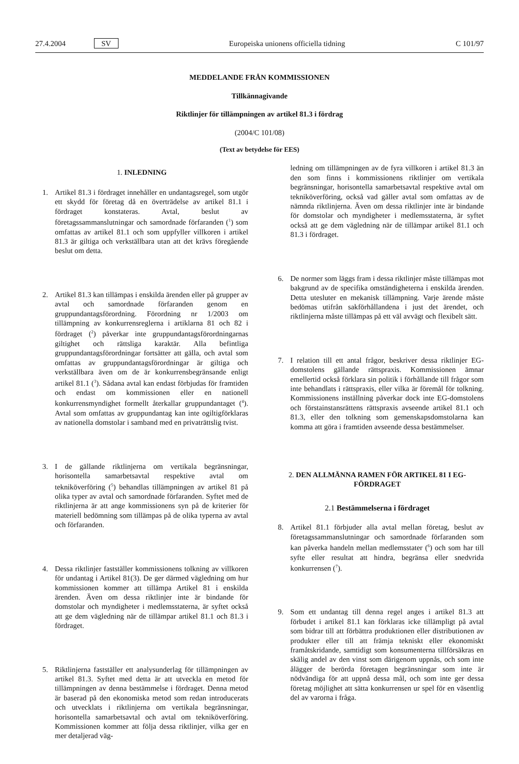27.4.2004 SV
Europeiska unionens officiella tidning C 101/97
MEDDELANDE FRÅN KOMMISSIONEN
Tillkännagivande
Riktlinjer för tillämpningen av artikel 81.3 i fördrag
(2004/C 101/08)
(Text av betydelse för EES)
1. INLEDNING
1. Artikel 81.3 i fördraget innehåller en undantagsregel, som utgör ett skydd för företag då en överträdelse av artikel 81.1 i fördraget konstateras. Avtal, beslut av företagssammanslutningar och samordnade förfaranden (<sup>1</sup>) som omfattas av artikel 81.1 och som uppfyller villkoren i artikel 81.3 är giltiga och verkställbara utan att det krävs föregående beslut om detta.
2. Artikel 81.3 kan tillämpas i enskilda ärenden eller på grupper av avtal och samordnade förfaranden genom en gruppundantagsförordning. Förordning nr 1/2003 om tillämpning av konkurrensreglerna i artiklarna 81 och 82 i fördraget (<sup>2</sup>) påverkar inte gruppundantagsförordningarnas giltighet och rättsliga karaktär. Alla befintliga gruppundantagsförordningar fortsätter att gälla, och avtal som omfattas av gruppundantagsförordningar är giltiga och verkställbara även om de är konkurrensbegränsande enligt artikel 81.1 (<sup>3</sup>). Sådana avtal kan endast förbjudas för framtiden och endast om kommissionen eller en nationell konkurrensmyndighet formellt återkallar gruppundantaget (<sup>4</sup>). Avtal som omfattas av gruppundantag kan inte ogiltigförklaras av nationella domstolar i samband med en privaträttslig tvist.
3. I de gällande riktlinjerna om vertikala begränsningar, horisontella samarbetsavtal respektive avtal om tekniköverföring (<sup>5</sup>) behandlas tillämpningen av artikel 81 på olika typer av avtal och samordnade förfaranden. Syftet med de riktlinjerna är att ange kommissionens syn på de kriterier för materiell bedömning som tillämpas på de olika typerna av avtal och förfaranden.
4. Dessa riktlinjer fastställer kommissionens tolkning av villkoren för undantag i Artikel 81(3). De ger därmed vägledning om hur kommissionen kommer att tillämpa Artikel 81 i enskilda ärenden. Även om dessa riktlinjer inte är bindande för domstolar och myndigheter i medlemsstaterna, är syftet också att ge dem vägledning när de tillämpar artikel 81.1 och 81.3 i fördraget.
5. Riktlinjerna fastställer ett analysunderlag för tillämpningen av artikel 81.3. Syftet med detta är att utveckla en metod för tillämpningen av denna bestämmelse i fördraget. Denna metod är baserad på den ekonomiska metod som redan introducerats och utvecklats i riktlinjerna om vertikala begränsningar, horisontella samarbetsavtal och avtal om tekniköverföring. Kommissionen kommer att följa dessa riktlinjer, vilka ger en mer detaljerad väg-
ledning om tillämpningen av de fyra villkoren i artikel 81.3 än den som finns i kommissionens riktlinjer om vertikala begränsningar, horisontella samarbetsavtal respektive avtal om tekniköverföring, också vad gäller avtal som omfattas av de nämnda riktlinjerna. Även om dessa riktlinjer inte är bindande för domstolar och myndigheter i medlemsstaterna, är syftet också att ge dem vägledning när de tillämpar artikel 81.1 och 81.3 i fördraget.
6. De normer som läggs fram i dessa riktlinjer måste tillämpas mot bakgrund av de specifika omständigheterna i enskilda ärenden. Detta utesluter en mekanisk tillämpning. Varje ärende måste bedömas utifrån sakförhållandena i just det ärendet, och riktlinjerna måste tillämpas på ett väl avvägt och flexibelt sätt.
7. I relation till ett antal frågor, beskriver dessa riktlinjer EG-domstolens gällande rättspraxis. Kommissionen ämnar emellertid också förklara sin politik i förhållande till frågor som inte behandlats i rättspraxis, eller vilka är föremål för tolkning. Kommissionens inställning påverkar dock inte EG-domstolens och förstainstansrättens rättspraxis avseende artikel 81.1 och 81.3, eller den tolkning som gemenskapsdomstolarna kan komma att göra i framtiden avseende dessa bestämmelser.
2. DEN ALLMÄNNA RAMEN FÖR ARTIKEL 81 I EG-FÖRDRAGET
2.1 Bestämmelserna i fördraget
8. Artikel 81.1 förbjuder alla avtal mellan företag, beslut av företagssammanslutningar och samordnade förfaranden som kan påverka handeln mellan medlemsstater (<sup>6</sup>) och som har till syfte eller resultat att hindra, begränsa eller snedvrida konkurrensen (<sup>7</sup>).
9. Som ett undantag till denna regel anges i artikel 81.3 att förbudet i artikel 81.1 kan förklaras icke tillämpligt på avtal som bidrar till att förbättra produktionen eller distributionen av produkter eller till att främja tekniskt eller ekonomiskt framåtskridande, samtidigt som konsumenterna tillförsäkras en skälig andel av den vinst som därigenom uppnås, och som inte ålägger de berörda företagen begränsningar som inte är nödvändiga för att uppnå dessa mål, och som inte ger dessa företag möjlighet att sätta konkurrensen ur spel för en väsentlig del av varorna i fråga.